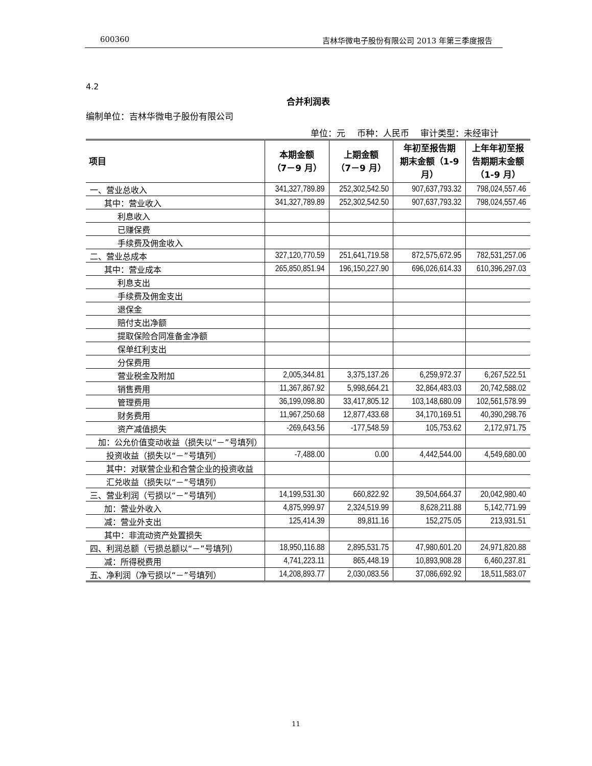600360 吉林华微电子股份有限公司 2013 年第三季度报告
4.2
合并利润表
编制单位：吉林华微电子股份有限公司
单位：元　 币种：人民币　 审计类型：未经审计
| 项目 | 本期金额 （7－9 月） | 上期金额 （7－9 月） | 年初至报告期 期末金额（1-9 月） | 上年年初至报 告期期末金额 （1-9 月） |
| --- | --- | --- | --- | --- |
| 一、营业总收入 | 341,327,789.89 | 252,302,542.50 | 907,637,793.32 | 798,024,557.46 |
| 其中：营业收入 | 341,327,789.89 | 252,302,542.50 | 907,637,793.32 | 798,024,557.46 |
| 利息收入 | | | | |
| 已赚保费 | | | | |
| 手续费及佣金收入 | | | | |
| 二、营业总成本 | 327,120,770.59 | 251,641,719.58 | 872,575,672.95 | 782,531,257.06 |
| 其中：营业成本 | 265,850,851.94 | 196,150,227.90 | 696,026,614.33 | 610,396,297.03 |
| 利息支出 | | | | |
| 手续费及佣金支出 | | | | |
| 退保金 | | | | |
| 赔付支出净额 | | | | |
| 提取保险合同准备金净额 | | | | |
| 保单红利支出 | | | | |
| 分保费用 | | | | |
| 营业税金及附加 | 2,005,344.81 | 3,375,137.26 | 6,259,972.37 | 6,267,522.51 |
| 销售费用 | 11,367,867.92 | 5,998,664.21 | 32,864,483.03 | 20,742,588.02 |
| 管理费用 | 36,199,098.80 | 33,417,805.12 | 103,148,680.09 | 102,561,578.99 |
| 财务费用 | 11,967,250.68 | 12,877,433.68 | 34,170,169.51 | 40,390,298.76 |
| 资产减值损失 | -269,643.56 | -177,548.59 | 105,753.62 | 2,172,971.75 |
| 加：公允价值变动收益（损失以“－”号填列） | | | | |
| 投资收益（损失以“－”号填列） | -7,488.00 | 0.00 | 4,442,544.00 | 4,549,680.00 |
| 其中：对联营企业和合营企业的投资收益 | | | | |
| 汇兑收益（损失以“－”号填列） | | | | |
| 三、营业利润（亏损以“－”号填列） | 14,199,531.30 | 660,822.92 | 39,504,664.37 | 20,042,980.40 |
| 加：营业外收入 | 4,875,999.97 | 2,324,519.99 | 8,628,211.88 | 5,142,771.99 |
| 减：营业外支出 | 125,414.39 | 89,811.16 | 152,275.05 | 213,931.51 |
| 其中：非流动资产处置损失 | | | | |
| 四、利润总额（亏损总额以“－”号填列） | 18,950,116.88 | 2,895,531.75 | 47,980,601.20 | 24,971,820.88 |
| 减：所得税费用 | 4,741,223.11 | 865,448.19 | 10,893,908.28 | 6,460,237.81 |
| 五、净利润（净亏损以“－”号填列） | 14,208,893.77 | 2,030,083.56 | 37,086,692.92 | 18,511,583.07 |
11